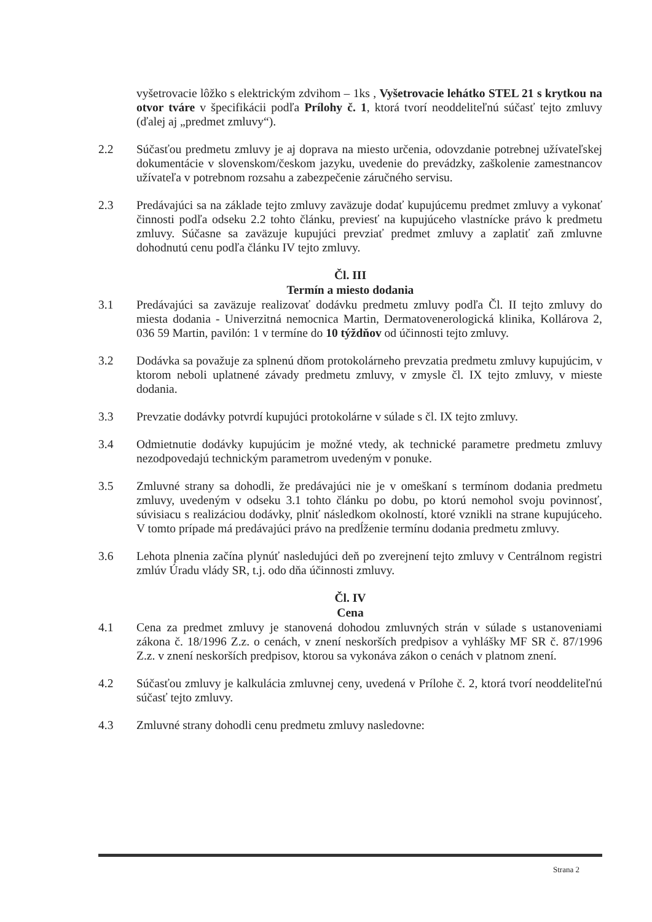vyšetrovacie lôžko s elektrickým zdvihom – 1ks , Vyšetrovacie lehátko STEL 21 s krytkou na otvor tváre v špecifikácii podľa Prílohy č. 1, ktorá tvorí neoddeliteľnú súčasť tejto zmluvy (ďalej aj „predmet zmluvy“).
2.2 Súčasťou predmetu zmluvy je aj doprava na miesto určenia, odovzdanie potrebnej užívateľskej dokumentácie v slovenskom/českom jazyku, uvedenie do prevádzky, zaškolenie zamestnancov užívateľa v potrebnom rozsahu a zabezpečenie záručného servisu.
2.3 Predávajúci sa na základe tejto zmluvy zaväzuje dodať kupujúcemu predmet zmluvy a vykonať činnosti podľa odseku 2.2 tohto článku, previesť na kupujúceho vlastnícke právo k predmetu zmluvy. Súčasne sa zaväzuje kupujúci prevziať predmet zmluvy a zaplatiť zaň zmluvne dohodnutú cenu podľa článku IV tejto zmluvy.
Čl. III
Termín a miesto dodania
3.1 Predávajúci sa zaväzuje realizovať dodávku predmetu zmluvy podľa Čl. II tejto zmluvy do miesta dodania - Univerzitná nemocnica Martin, Dermatovenerologická klinika, Kollárova 2, 036 59 Martin, pavilón: 1 v termíne do 10 týždňov od účinnosti tejto zmluvy.
3.2 Dodávka sa považuje za splnenú dňom protokolárneho prevzatia predmetu zmluvy kupujúcim, v ktorom neboli uplatnené závady predmetu zmluvy, v zmysle čl. IX tejto zmluvy, v mieste dodania.
3.3 Prevzatie dodávky potvrdí kupujúci protokolárne v súlade s čl. IX tejto zmluvy.
3.4 Odmietnutie dodávky kupujúcim je možné vtedy, ak technické parametre predmetu zmluvy nezodpovedajú technickým parametrom uvedeným v ponuke.
3.5 Zmluvné strany sa dohodli, že predávajúci nie je v omeškaní s termínom dodania predmetu zmluvy, uvedeným v odseku 3.1 tohto článku po dobu, po ktorú nemohol svoju povinnosť, súvisiacu s realizáciou dodávky, plniť následkom okolností, ktoré vznikli na strane kupujúceho. V tomto prípade má predávajúci právo na predĺženie termínu dodania predmetu zmluvy.
3.6 Lehota plnenia začína plynúť nasledujúci deň po zverejnení tejto zmluvy v Centrálnom registri zmlúv Úradu vlády SR, t.j. odo dňa účinnosti zmluvy.
Čl. IV
Cena
4.1 Cena za predmet zmluvy je stanovená dohodou zmluvných strán v súlade s ustanoveniami zákona č. 18/1996 Z.z. o cenách, v znení neskorších predpisov a vyhlášky MF SR č. 87/1996 Z.z. v znení neskorších predpisov, ktorou sa vykonáva zákon o cenách v platnom znení.
4.2 Súčasťou zmluvy je kalkulácia zmluvnej ceny, uvedená v Prílohe č. 2, ktorá tvorí neoddeliteľnú súčasť tejto zmluvy.
4.3 Zmluvné strany dohodli cenu predmetu zmluvy nasledovne:
Strana 2